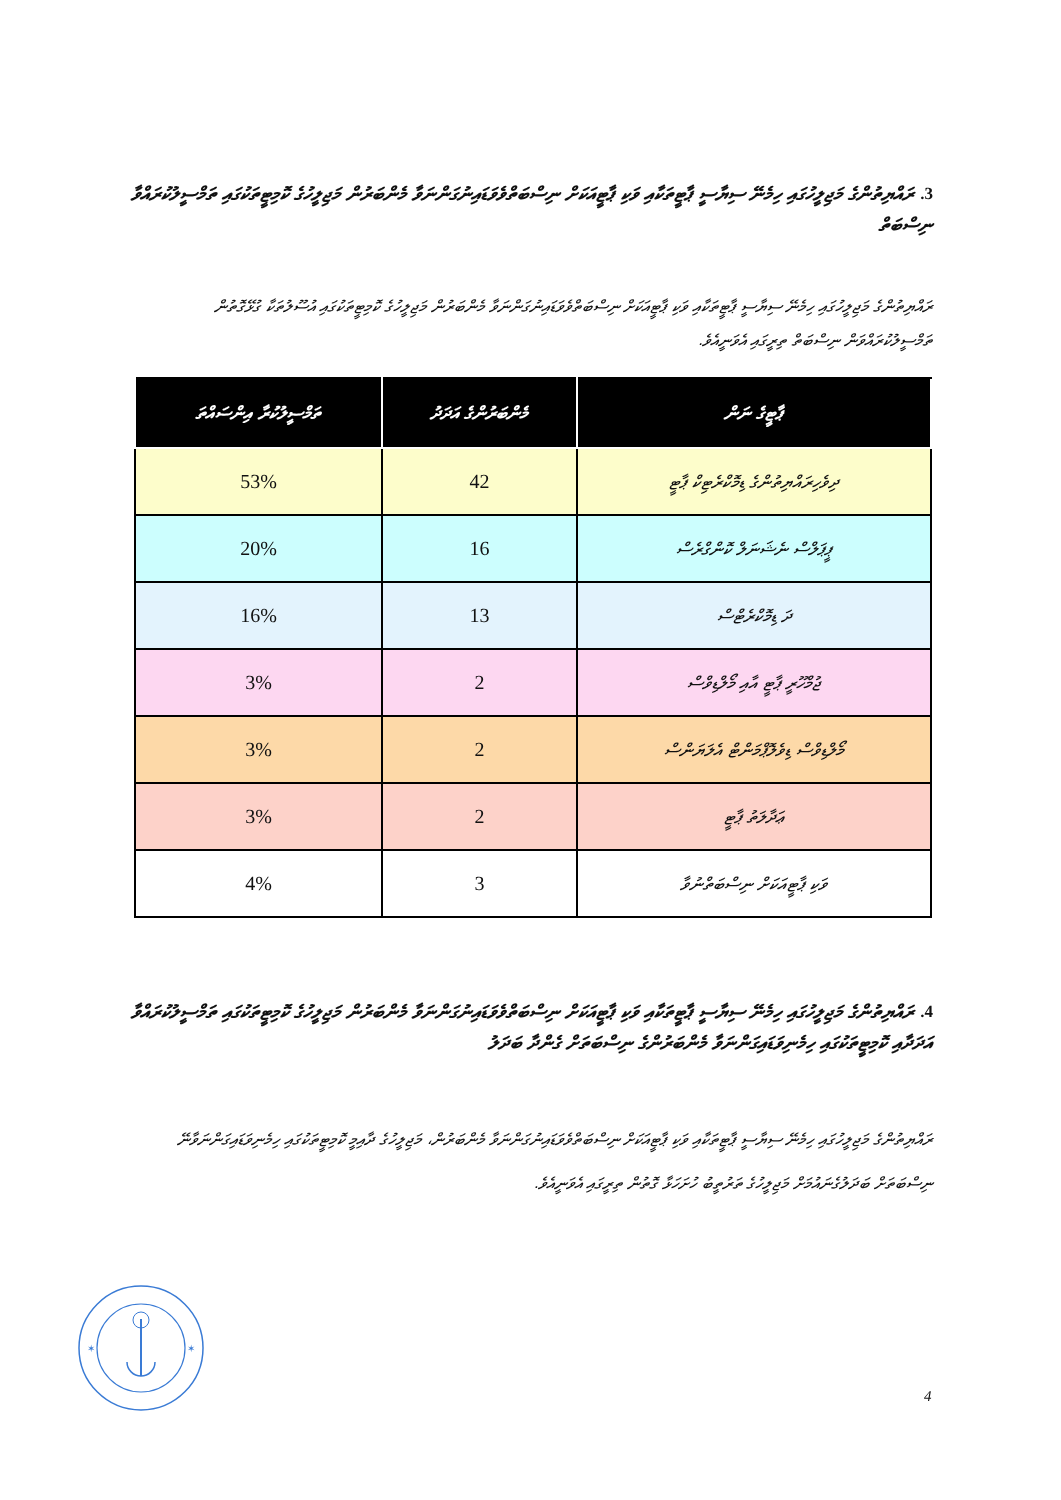3. ރައްޔިތުންގެ މަޖިލީހުގައި ހިމެނޭ ސިޔާސީ ޕާޓީތަކާއި ވަކި ޕާޓީއަކަށް ނިސްބަތްވެވަޑައިނުގަންނަވާ މެންބަރުން މަޖިލީހުގެ ކޮމިޓީތަކުގައި ތަމްސީލުކުރައްވާ ނިސްބަތް
ރައްޔިތުންގެ މަޖިލީހުގައި ހިމެނޭ ސިޔާސީ ޕާޓީތަކާއި ވަކި ޕާޓީއަކަށް ނިސްބަތްވެވަޑައިނުގަންނަވާ މެންބަރުން މަޖިލީހުގެ ކޮމިޓީތަކުގައި އުސޫލުތަކާ ގުޅޭގޮތުން ތަމްސީލުކުރައްވަން ނިސްބަތް ތިރީގައި އެވަނީއެވެ.
| ޕާޓީގެ ނަން | މެންބަރުންގެ އަދަދު | ތަމްސީލުކުރާ އިންސައްތަ |
| --- | --- | --- |
| ދިވެހިރައްޔިތުންގެ ޑިމޮކްރެޓިކް ޕާޓީ | 42 | 53% |
| ޕީޕަލްސް ނެޝަނަލް ކޮންގްރެސް | 16 | 20% |
| ދަ ޑިމޮކްރެޓްސް | 13 | 16% |
| ޖުމްހޫރީ ޕާޓީ އާއި މޯލްޑިވްސް | 2 | 3% |
| މޯލްޑިވްސް ޑިވެލޮޕްމަންޓް އެލަޔަންސް | 2 | 3% |
| ޢަދާލަތު ޕާޓީ | 2 | 3% |
| ވަކި ޕާޓީއަކަށް ނިސްބަތްނުވާ | 3 | 4% |
4. ރައްޔިތުންގެ މަޖިލީހުގައި ހިމެނޭ ސިޔާސީ ޕާޓީތަކާއި ވަކި ޕާޓީއަކަށް ނިސްބަތްވެވަޑައިނުގަންނަވާ މެންބަރުން މަޖިލީހުގެ ކޮމިޓީތަކުގައި ތަމްސީލުކުރައްވާ އަދަދާއި ކޮމިޓީތަކުގައި ހިމެނިވަޑައިގަންނަވާ މެންބަރުންގެ ނިސްބަތަށް ގެންދާ ބަދަލު
ރައްޔިތުންގެ މަޖިލީހުގައި ހިމެނޭ ސިޔާސީ ޕާޓީތަކާއި ވަކި ޕާޓީއަކަށް ނިސްބަތްވެވަޑައިނުގަންނަވާ މެންބަރުން، މަޖިލީހުގެ ދާއިމީ ކޮމިޓީތަކުގައި ހިމެނިވަޑައިގަންނަވާނޭ ނިސްބަތަށް ބަދަލުގެނައުމަށް މަޖިލީހުގެ ތަރުތީބު ހުށަހަޅާ ގޮތުން ތިރީގައި އެވަނީއެވެ.
✶
✶
4